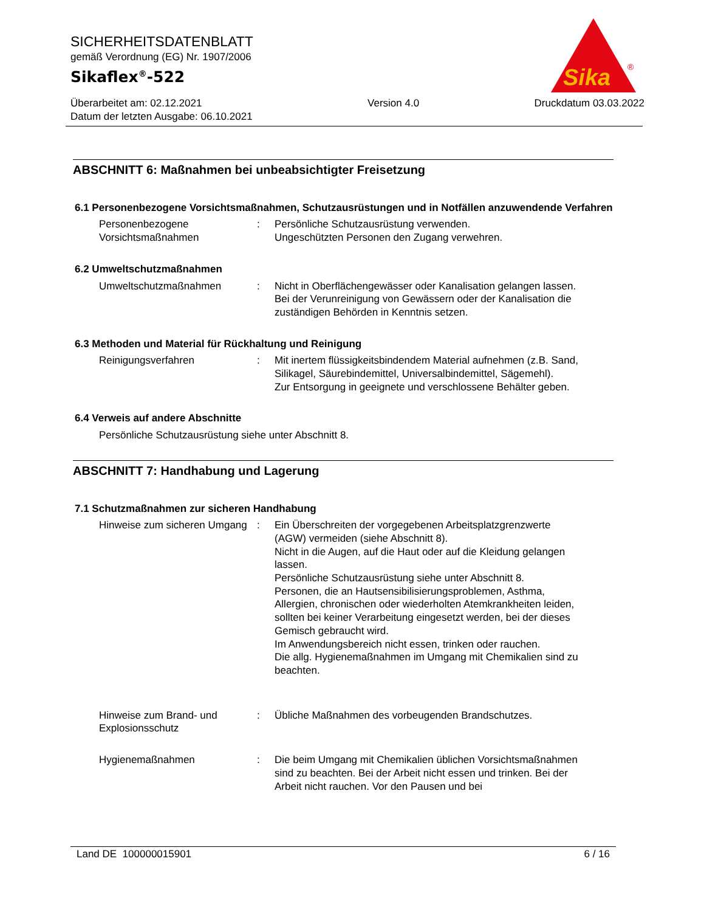SICHERHEITSDATENBLATT
gemäß Verordnung (EG) Nr. 1907/2006
Sikaflex<sup>®</sup>-522
Überarbeitet am: 02.12.2021
Datum der letzten Ausgabe: 06.10.2021
Version 4.0 Druckdatum 03.03.2022
Sika
®
ABSCHNITT 6: Maßnahmen bei unbeabsichtigter Freisetzung
6.1 Personenbezogene Vorsichtsmaßnahmen, Schutzausrüstungen und in Notfällen anzuwendende Verfahren
Personenbezogene Vorsichtsmaßnahmen
: Persönliche Schutzausrüstung verwenden.
Ungeschützten Personen den Zugang verwehren.
6.2 Umweltschutzmaßnahmen
Umweltschutzmaßnahmen : Nicht in Oberflächengewässer oder Kanalisation gelangen lassen.
Bei der Verunreinigung von Gewässern oder der Kanalisation die zuständigen Behörden in Kenntnis setzen.
6.3 Methoden und Material für Rückhaltung und Reinigung
Reinigungsverfahren : Mit inertem flüssigkeitsbindendem Material aufnehmen (z.B. Sand, Silikagel, Säurebindemittel, Universalbindemittel, Sägemehl).
Zur Entsorgung in geeignete und verschlossene Behälter geben.
6.4 Verweis auf andere Abschnitte
Persönliche Schutzausrüstung siehe unter Abschnitt 8.
ABSCHNITT 7: Handhabung und Lagerung
7.1 Schutzmaßnahmen zur sicheren Handhabung
Hinweise zum sicheren Umgang
: Ein Überschreiten der vorgegebenen Arbeitsplatzgrenzwerte (AGW) vermeiden (siehe Abschnitt 8).
Nicht in die Augen, auf die Haut oder auf die Kleidung gelangen lassen.
Persönliche Schutzausrüstung siehe unter Abschnitt 8.
Personen, die an Hautsensibilisierungsproblemen, Asthma, Allergien, chronischen oder wiederholten Atemkrankheiten leiden, sollten bei keiner Verarbeitung eingesetzt werden, bei der dieses Gemisch gebraucht wird.
Im Anwendungsbereich nicht essen, trinken oder rauchen.
Die allg. Hygienemaßnahmen im Umgang mit Chemikalien sind zu beachten.
Hinweise zum Brand- und Explosionsschutz
: Übliche Maßnahmen des vorbeugenden Brandschutzes.
Hygienemaßnahmen : Die beim Umgang mit Chemikalien üblichen Vorsichtsmaßnahmen sind zu beachten. Bei der Arbeit nicht essen und trinken. Bei der Arbeit nicht rauchen. Vor den Pausen und bei
Land DE 100000015901 6 / 16